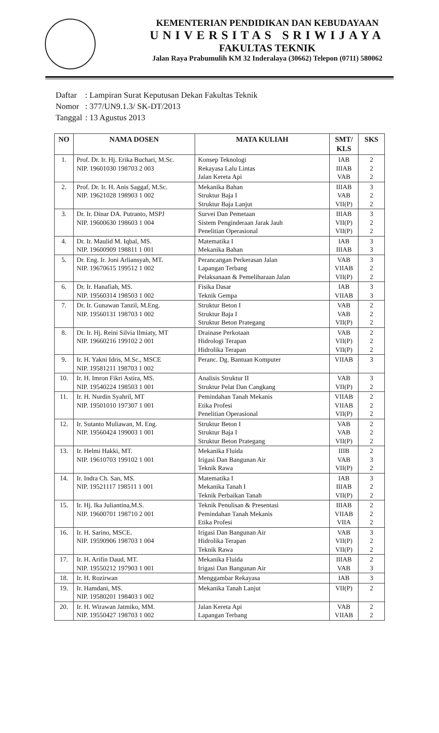KEMENTERIAN PENDIDIKAN DAN KEBUDAYAAN
UNIVERSITAS SRIWIJAYA
FAKULTAS TEKNIK
Jalan Raya Prabumulih KM 32 Inderalaya (30662) Telepon (0711) 580062
| Daftar | : Lampiran Surat Keputusan Dekan Fakultas Teknik |
| Nomor | : 377/UN9.1.3/ SK-DT/2013 |
| Tanggal | : 13 Agustus 2013 |
| NO | NAMA DOSEN | MATA KULIAH | SMT/ KLS | SKS |
| --- | --- | --- | --- | --- |
| 1. | Prof. Dr. Ir. Hj. Erika Buchari, M.Sc. NIP. 19601030 198703 2 003 | Konsep Teknologi Rekayasa Lalu Lintas Jalan Kereta Api | IAB IIIAB VAB | 2 2 2 |
| 2. | Prof. Dr. Ir. H. Anis Saggaf, M.Sc. NIP. 19621028 198903 1 002 | Mekanika Bahan Struktur Baja I Struktur Baja Lanjut | IIIAB VAB VII(P) | 3 2 2 |
| 3. | Dr. Ir. Dinar DA. Putranto, MSPJ NIP. 19600630 198603 1 004 | Survei Dan Pemetaan Sistem Penginderaan Jarak Jauh Penelitian Operasional | IIIAB VII(P) VII(P) | 3 2 2 |
| 4. | Dr. Ir. Maulid M. Iqbal, MS. NIP. 19600909 198811 1 001 | Matematika I Mekanika Bahan | IAB IIIAB | 3 3 |
| 5. | Dr. Eng. Ir. Joni Arliansyah, MT. NIP. 19670615 199512 1 002 | Perancangan Perkerasan Jalan Lapangan Terbang Pelaksanaan & Pemeliharaan Jalan | VAB VIIAB VII(P) | 3 2 2 |
| 6. | Dr. Ir. Hanafiah, MS. NIP. 19560314 198503 1 002 | Fisika Dasar Teknik Gempa | IAB VIIAB | 3 3 |
| 7. | Dr. Ir. Gunawan Tanzil, M.Eng. NIP. 19560131 198703 1 002 | Struktur Beton I Struktur Baja I Struktur Beton Prategang | VAB VAB VII(P) | 2 2 2 |
| 8. | Dr. Ir. Hj. Reini Silvia Ilmiaty, MT NIP. 19660216 199102 2 001 | Drainase Perkotaan Hidrologi Terapan Hidrolika Terapan | VAB VII(P) VII(P) | 2 2 2 |
| 9. | Ir. H. Yakni Idris, M.Sc., MSCE NIP. 19581211 198703 1 002 | Peranc. Dg. Bantuan Komputer | VIIAB | 3 |
| 10. | Ir. H. Imron Fikri Astira, MS. NIP. 19540224 198503 1 001 | Analisis Struktur II Struktur Pelat Dan Cangkang | VAB VII(P) | 3 2 |
| 11. | Ir. H. Nurdin Syahril, MT NIP. 19501010 197307 1 001 | Pemindahan Tanah Mekanis Etika Profesi Penelitian Operasional | VIIAB VIIAB VII(P) | 2 2 2 |
| 12. | Ir. Sutanto Muliawan, M. Eng. NIP. 19560424 199003 1 001 | Struktur Beton I Struktur Baja I Struktur Beton Prategang | VAB VAB VII(P) | 2 2 2 |
| 13. | Ir. Helmi Hakki, MT. NIP. 19610703 199102 1 001 | Mekanika Fluida Irigasi Dan Bangunan Air Teknik Rawa | IIIB VAB VII(P) | 2 3 2 |
| 14. | Ir. Indra Ch. San, MS. NIP. 19521117 198511 1 001 | Matematika I Mekanika Tanah I Teknik Perbaikan Tanah | IAB IIIAB VII(P) | 3 2 2 |
| 15. | Ir. Hj. Ika Juliantina,M.S. NIP. 19600701 198710 2 001 | Teknik Penulisan & Presentasi Pemindahan Tanah Mekanis Etika Profesi | IIIAB VIIAB VIIA | 2 2 2 |
| 16. | Ir. H. Sarino, MSCE. NIP. 19590906 198703 1 004 | Irigasi Dan Bangunan Air Hidrolika Terapan Teknik Rawa | VAB VII(P) VII(P) | 3 2 2 |
| 17. | Ir. H. Arifin Daud, MT. NIP. 19550212 197903 1 001 | Mekanika Fluida Irigasi Dan Bangunan Air | IIIAB VAB | 2 3 |
| 18. | Ir. H. Rozirwan | Menggambar Rekayasa | IAB | 3 |
| 19. | Ir. Hamdani, MS. NIP. 19580201 198403 1 002 | Mekanika Tanah Lanjut | VII(P) | 2 |
| 20. | Ir. H. Wirawan Jatmiko, MM. NIP. 19550427 198703 1 002 | Jalan Kereta Api Lapangan Terbang | VAB VIIAB | 2 2 |